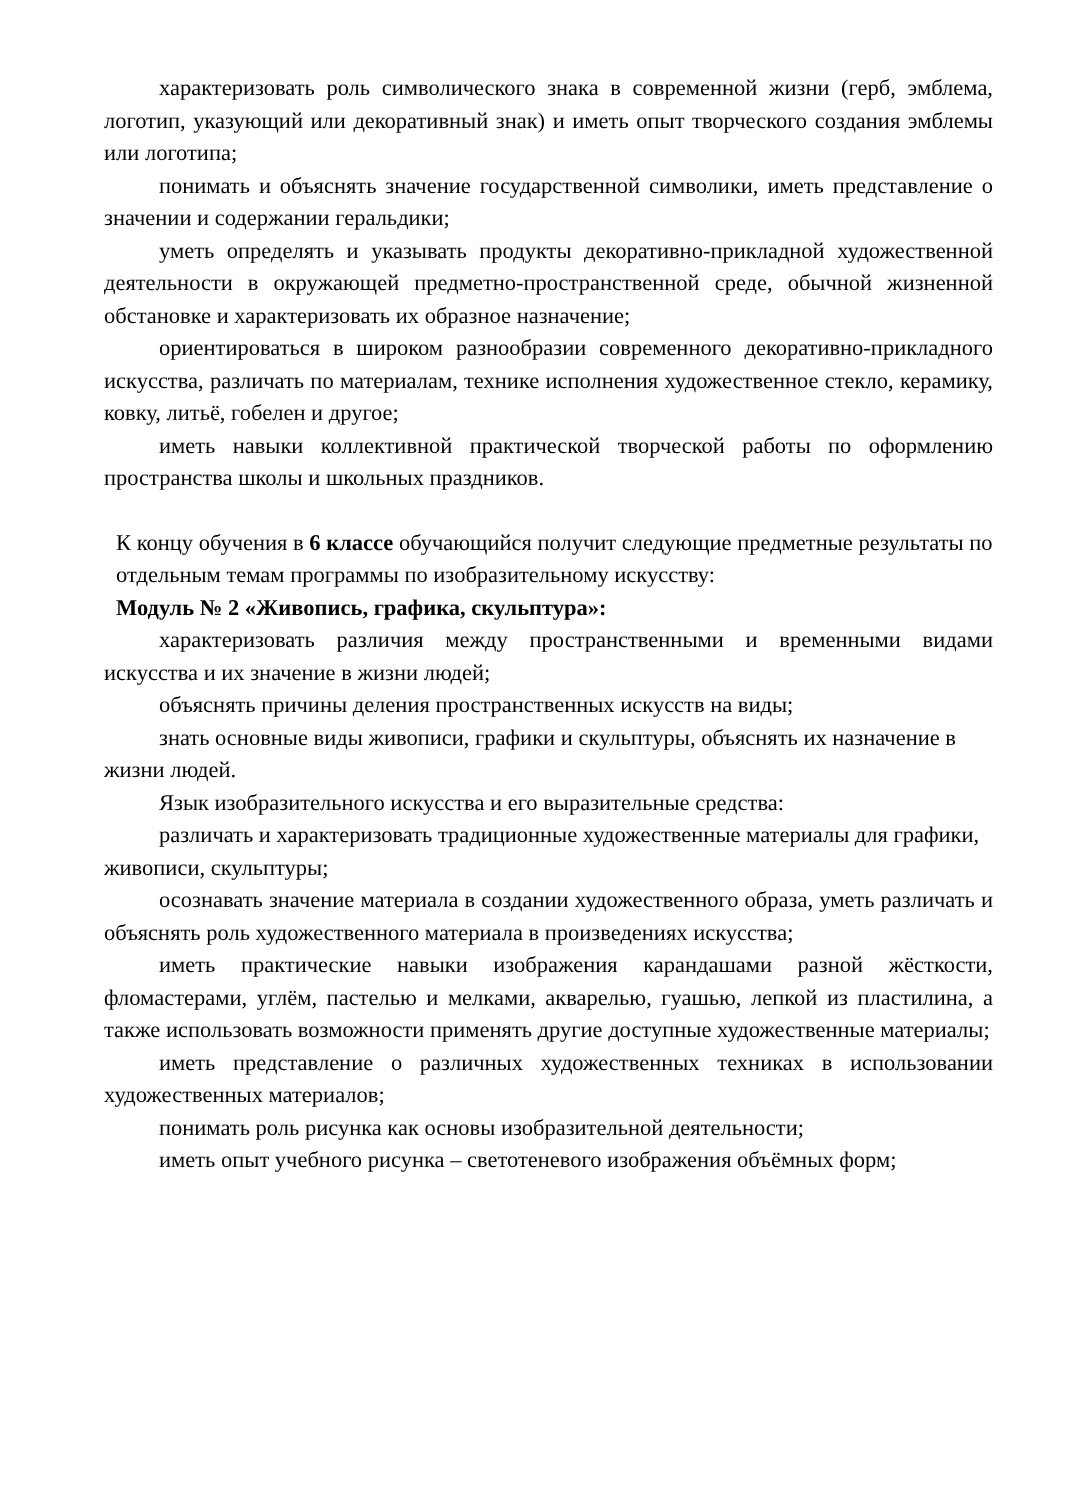характеризовать роль символического знака в современной жизни (герб, эмблема, логотип, указующий или декоративный знак) и иметь опыт творческого создания эмблемы или логотипа;
понимать и объяснять значение государственной символики, иметь представление о значении и содержании геральдики;
уметь определять и указывать продукты декоративно-прикладной художественной деятельности в окружающей предметно-пространственной среде, обычной жизненной обстановке и характеризовать их образное назначение;
ориентироваться в широком разнообразии современного декоративно-прикладного искусства, различать по материалам, технике исполнения художественное стекло, керамику, ковку, литьё, гобелен и другое;
иметь навыки коллективной практической творческой работы по оформлению пространства школы и школьных праздников.
К концу обучения в 6 классе обучающийся получит следующие предметные результаты по отдельным темам программы по изобразительному искусству:
Модуль № 2 «Живопись, графика, скульптура»:
характеризовать различия между пространственными и временными видами искусства и их значение в жизни людей;
объяснять причины деления пространственных искусств на виды;
знать основные виды живописи, графики и скульптуры, объяснять их назначение в жизни людей.
Язык изобразительного искусства и его выразительные средства:
различать и характеризовать традиционные художественные материалы для графики, живописи, скульптуры;
осознавать значение материала в создании художественного образа, уметь различать и объяснять роль художественного материала в произведениях искусства;
иметь практические навыки изображения карандашами разной жёсткости, фломастерами, углём, пастелью и мелками, акварелью, гуашью, лепкой из пластилина, а также использовать возможности применять другие доступные художественные материалы;
иметь представление о различных художественных техниках в использовании художественных материалов;
понимать роль рисунка как основы изобразительной деятельности;
иметь опыт учебного рисунка – светотеневого изображения объёмных форм;